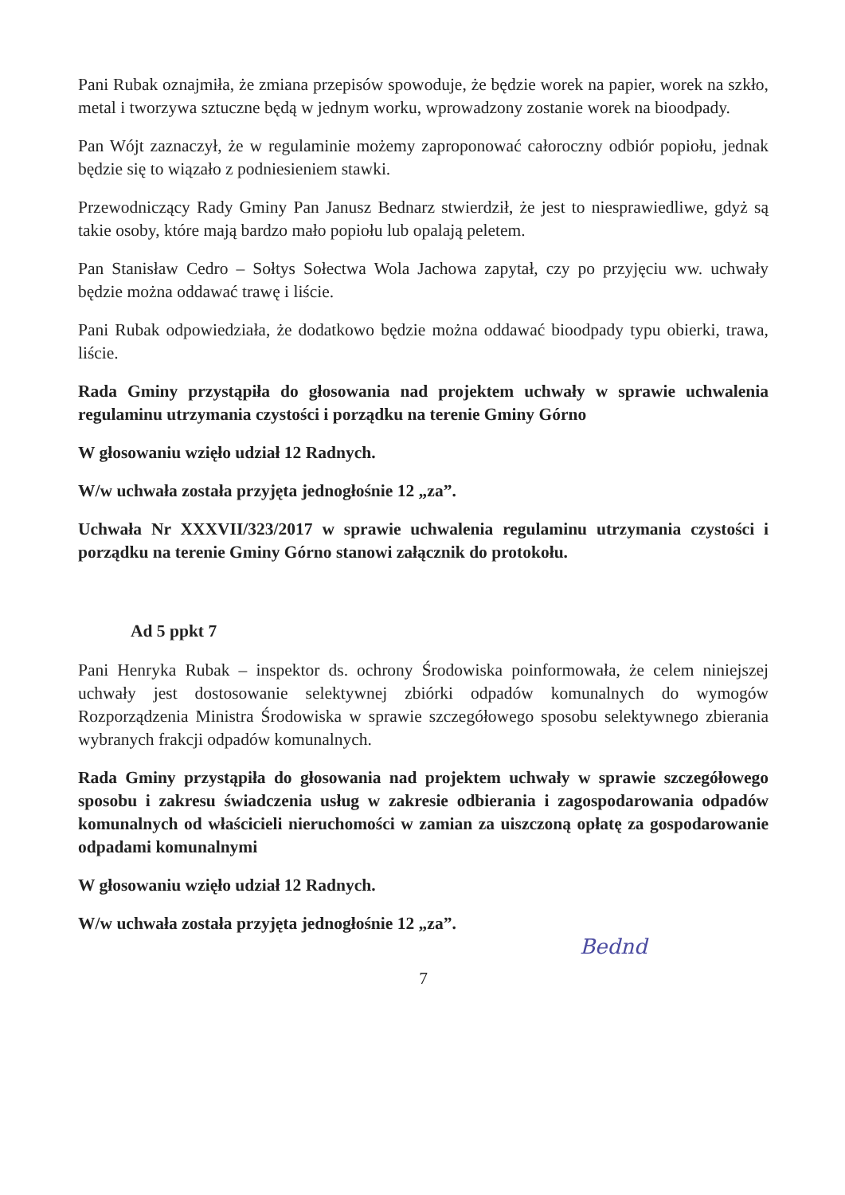Pani Rubak oznajmiła, że zmiana przepisów spowoduje, że będzie worek na papier, worek na szkło, metal i tworzywa sztuczne będą w jednym worku, wprowadzony zostanie worek na bioodpady.
Pan Wójt zaznaczył, że w regulaminie możemy zaproponować całoroczny odbiór popiołu, jednak będzie się to wiązało z podniesieniem stawki.
Przewodniczący Rady Gminy Pan Janusz Bednarz stwierdził, że jest to niesprawiedliwe, gdyż są takie osoby, które mają bardzo mało popiołu lub opalają peletem.
Pan Stanisław Cedro – Sołtys Sołectwa Wola Jachowa zapytał, czy po przyjęciu ww. uchwały będzie można oddawać trawę i liście.
Pani Rubak odpowiedziała, że dodatkowo będzie można oddawać bioodpady typu obierki, trawa, liście.
Rada Gminy przystąpiła do głosowania nad projektem uchwały w sprawie uchwalenia regulaminu utrzymania czystości i porządku na terenie Gminy Górno
W głosowaniu wzięło udział 12 Radnych.
W/w uchwała została przyjęta jednogłośnie 12 „za”.
Uchwała Nr XXXVII/323/2017 w sprawie uchwalenia regulaminu utrzymania czystości i porządku na terenie Gminy Górno stanowi załącznik do protokołu.
Ad 5 ppkt 7
Pani Henryka Rubak – inspektor ds. ochrony Środowiska poinformowała, że celem niniejszej uchwały jest dostosowanie selektywnej zbiórki odpadów komunalnych do wymogów Rozporządzenia Ministra Środowiska w sprawie szczegółowego sposobu selektywnego zbierania wybranych frakcji odpadów komunalnych.
Rada Gminy przystąpiła do głosowania nad projektem uchwały w sprawie szczegółowego sposobu i zakresu świadczenia usług w zakresie odbierania i zagospodarowania odpadów komunalnych od właścicieli nieruchomości w zamian za uiszczoną opłatę za gospodarowanie odpadami komunalnymi
W głosowaniu wzięło udział 12 Radnych.
W/w uchwała została przyjęta jednogłośnie 12 „za”.
7
Bednd